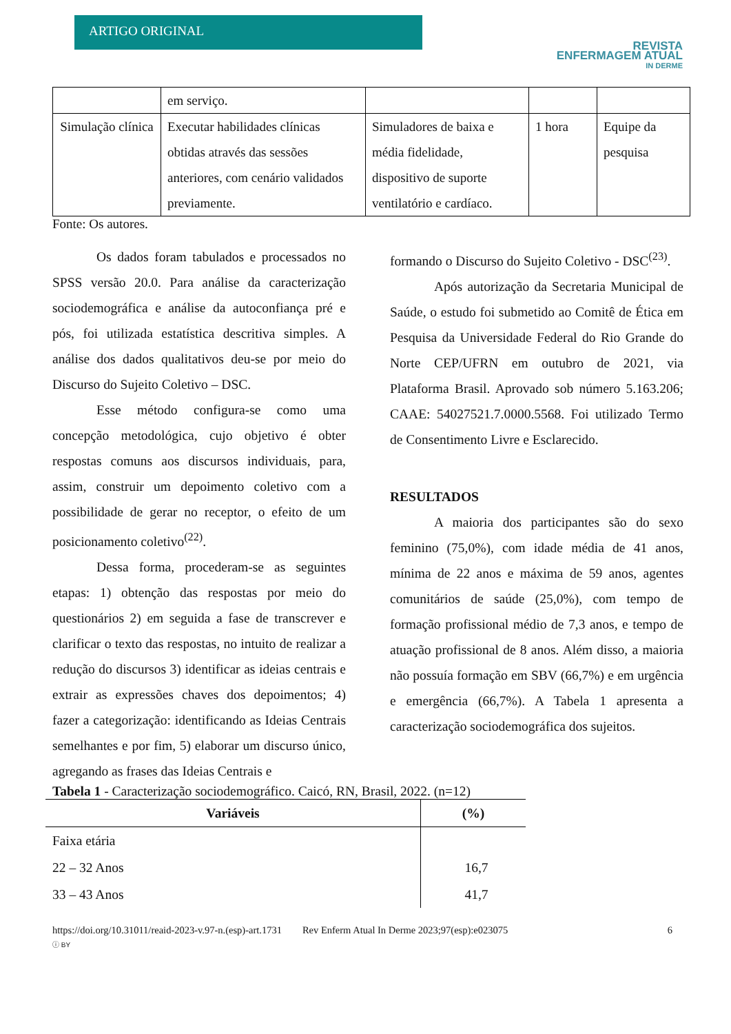ARTIGO ORIGINAL
REVISTA
ENFERMAGEM ATUAL
IN DERME
| | em serviço. | | | |
| Simulação clínica | Executar habilidades clínicas obtidas através das sessões anteriores, com cenário validados previamente. | Simuladores de baixa e média fidelidade, dispositivo de suporte ventilatório e cardíaco. | 1 hora | Equipe da pesquisa |
Fonte: Os autores.
Os dados foram tabulados e processados no SPSS versão 20.0. Para análise da caracterização sociodemográfica e análise da autoconfiança pré e pós, foi utilizada estatística descritiva simples. A análise dos dados qualitativos deu-se por meio do Discurso do Sujeito Coletivo – DSC.
Esse método configura-se como uma concepção metodológica, cujo objetivo é obter respostas comuns aos discursos individuais, para, assim, construir um depoimento coletivo com a possibilidade de gerar no receptor, o efeito de um posicionamento coletivo<sup>(22)</sup>.
Dessa forma, procederam-se as seguintes etapas: 1) obtenção das respostas por meio do questionários 2) em seguida a fase de transcrever e clarificar o texto das respostas, no intuito de realizar a redução do discursos 3) identificar as ideias centrais e extrair as expressões chaves dos depoimentos; 4) fazer a categorização: identificando as Ideias Centrais semelhantes e por fim, 5) elaborar um discurso único, agregando as frases das Ideias Centrais e
formando o Discurso do Sujeito Coletivo - DSC<sup>(23)</sup>.
Após autorização da Secretaria Municipal de Saúde, o estudo foi submetido ao Comitê de Ética em Pesquisa da Universidade Federal do Rio Grande do Norte CEP/UFRN em outubro de 2021, via Plataforma Brasil. Aprovado sob número 5.163.206; CAAE: 54027521.7.0000.5568. Foi utilizado Termo de Consentimento Livre e Esclarecido.
RESULTADOS
A maioria dos participantes são do sexo feminino (75,0%), com idade média de 41 anos, mínima de 22 anos e máxima de 59 anos, agentes comunitários de saúde (25,0%), com tempo de formação profissional médio de 7,3 anos, e tempo de atuação profissional de 8 anos. Além disso, a maioria não possuía formação em SBV (66,7%) e em urgência e emergência (66,7%). A Tabela 1 apresenta a caracterização sociodemográfica dos sujeitos.
Tabela 1 - Caracterização sociodemográfico. Caicó, RN, Brasil, 2022. (n=12)
| Variáveis | (%) |
| --- | --- |
| Faixa etária | |
| 22 – 32 Anos | 16,7 |
| 33 – 43 Anos | 41,7 |
https://doi.org/10.31011/reaid-2023-v.97-n.(esp)-art.1731 Rev Enferm Atual In Derme 2023;97(esp):e023075 6
ⓘ BY